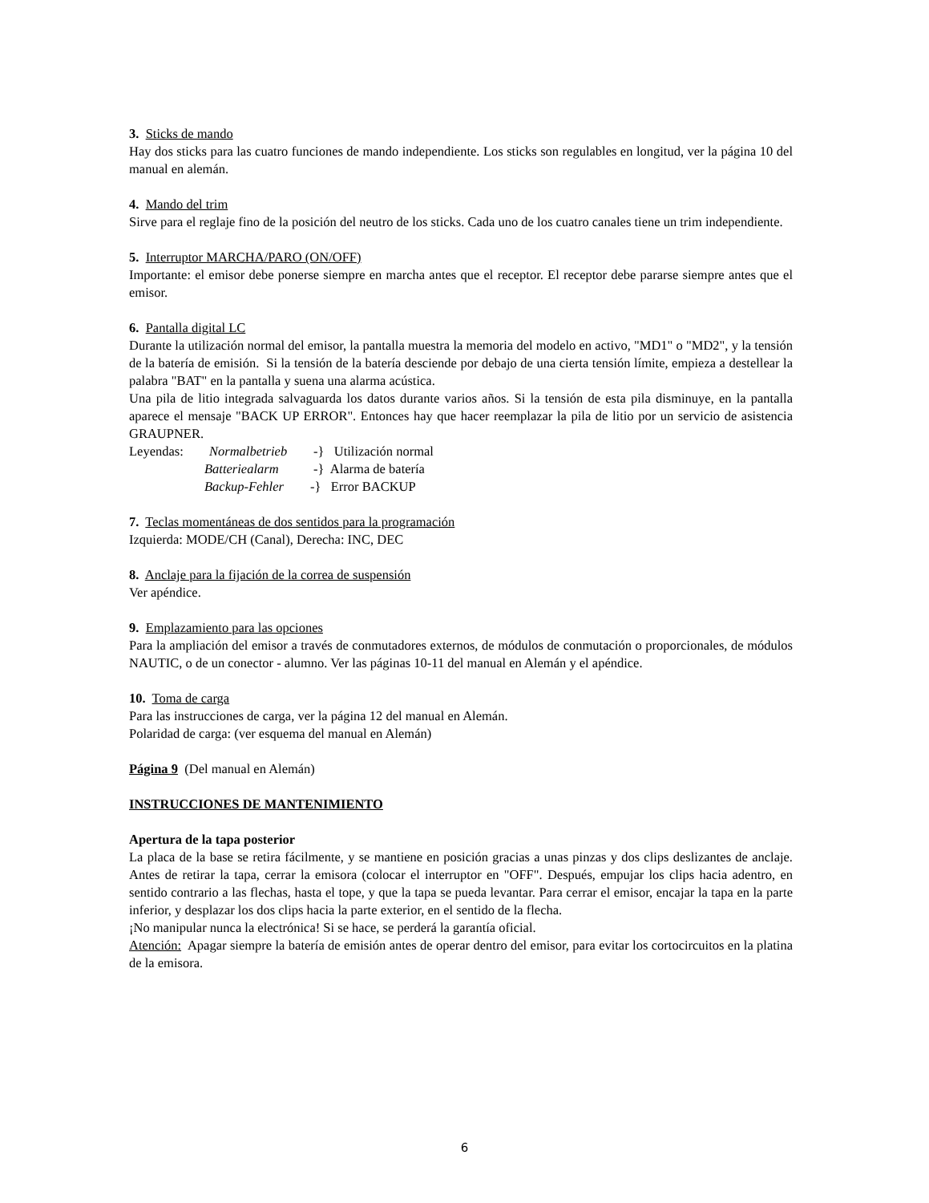3. Sticks de mando
Hay dos sticks para las cuatro funciones de mando independiente. Los sticks son regulables en longitud, ver la página 10 del manual en alemán.
4. Mando del trim
Sirve para el reglaje fino de la posición del neutro de los sticks. Cada uno de los cuatro canales tiene un trim independiente.
5. Interruptor MARCHA/PARO (ON/OFF)
Importante: el emisor debe ponerse siempre en marcha antes que el receptor. El receptor debe pararse siempre antes que el emisor.
6. Pantalla digital LC
Durante la utilización normal del emisor, la pantalla muestra la memoria del modelo en activo, "MD1" o "MD2", y la tensión de la batería de emisión. Si la tensión de la batería desciende por debajo de una cierta tensión límite, empieza a destellear la palabra "BAT" en la pantalla y suena una alarma acústica.
Una pila de litio integrada salvaguarda los datos durante varios años. Si la tensión de esta pila disminuye, en la pantalla aparece el mensaje "BACK UP ERROR". Entonces hay que hacer reemplazar la pila de litio por un servicio de asistencia GRAUPNER.
Leyendas: Normalbetrieb -} Utilización normal
Batteriealarm -} Alarma de batería
Backup-Fehler -} Error BACKUP
7. Teclas momentáneas de dos sentidos para la programación
Izquierda: MODE/CH (Canal), Derecha: INC, DEC
8. Anclaje para la fijación de la correa de suspensión
Ver apéndice.
9. Emplazamiento para las opciones
Para la ampliación del emisor a través de conmutadores externos, de módulos de conmutación o proporcionales, de módulos NAUTIC, o de un conector - alumno. Ver las páginas 10-11 del manual en Alemán y el apéndice.
10. Toma de carga
Para las instrucciones de carga, ver la página 12 del manual en Alemán.
Polaridad de carga: (ver esquema del manual en Alemán)
Página 9 (Del manual en Alemán)
INSTRUCCIONES DE MANTENIMIENTO
Apertura de la tapa posterior
La placa de la base se retira fácilmente, y se mantiene en posición gracias a unas pinzas y dos clips deslizantes de anclaje. Antes de retirar la tapa, cerrar la emisora (colocar el interruptor en "OFF". Después, empujar los clips hacia adentro, en sentido contrario a las flechas, hasta el tope, y que la tapa se pueda levantar. Para cerrar el emisor, encajar la tapa en la parte inferior, y desplazar los dos clips hacia la parte exterior, en el sentido de la flecha.
¡No manipular nunca la electrónica! Si se hace, se perderá la garantía oficial.
Atención: Apagar siempre la batería de emisión antes de operar dentro del emisor, para evitar los cortocircuitos en la platina de la emisora.
6